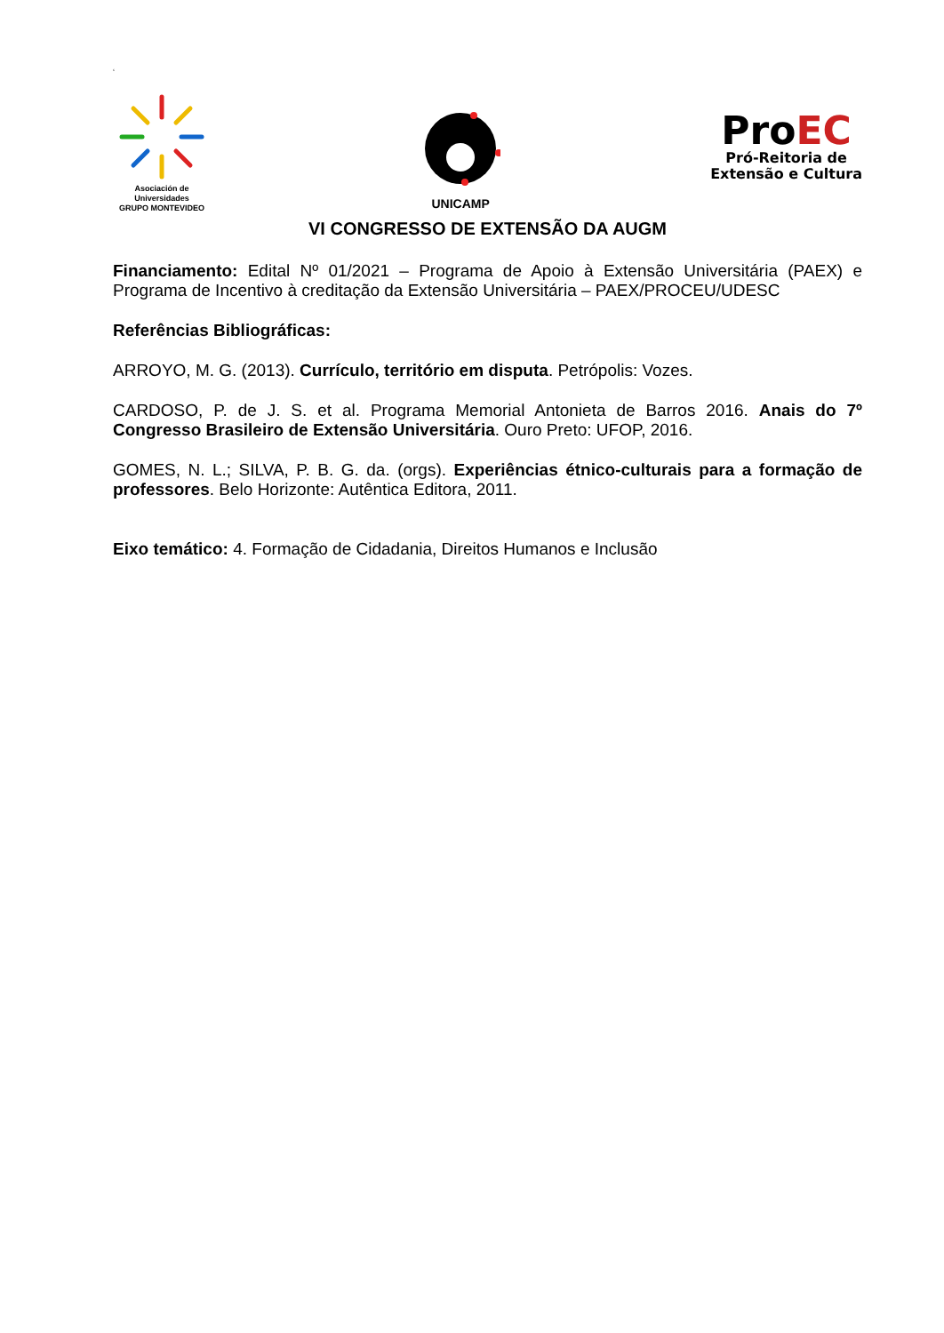‘
Asociación de Universidades
GRUPO MONTEVIDEO
UNICAMP
ProEC
Pró-Reitoria de
Extensão e Cultura
VI CONGRESSO DE EXTENSÃO DA AUGM
Financiamento: Edital Nº 01/2021 – Programa de Apoio à Extensão Universitária (PAEX) e Programa de Incentivo à creditação da Extensão Universitária – PAEX/PROCEU/UDESC
Referências Bibliográficas:
ARROYO, M. G. (2013). Currículo, território em disputa. Petrópolis: Vozes.
CARDOSO, P. de J. S. et al. Programa Memorial Antonieta de Barros 2016. Anais do 7º Congresso Brasileiro de Extensão Universitária. Ouro Preto: UFOP, 2016.
GOMES, N. L.; SILVA, P. B. G. da. (orgs). Experiências étnico-culturais para a formação de professores. Belo Horizonte: Autêntica Editora, 2011.
Eixo temático: 4. Formação de Cidadania, Direitos Humanos e Inclusão